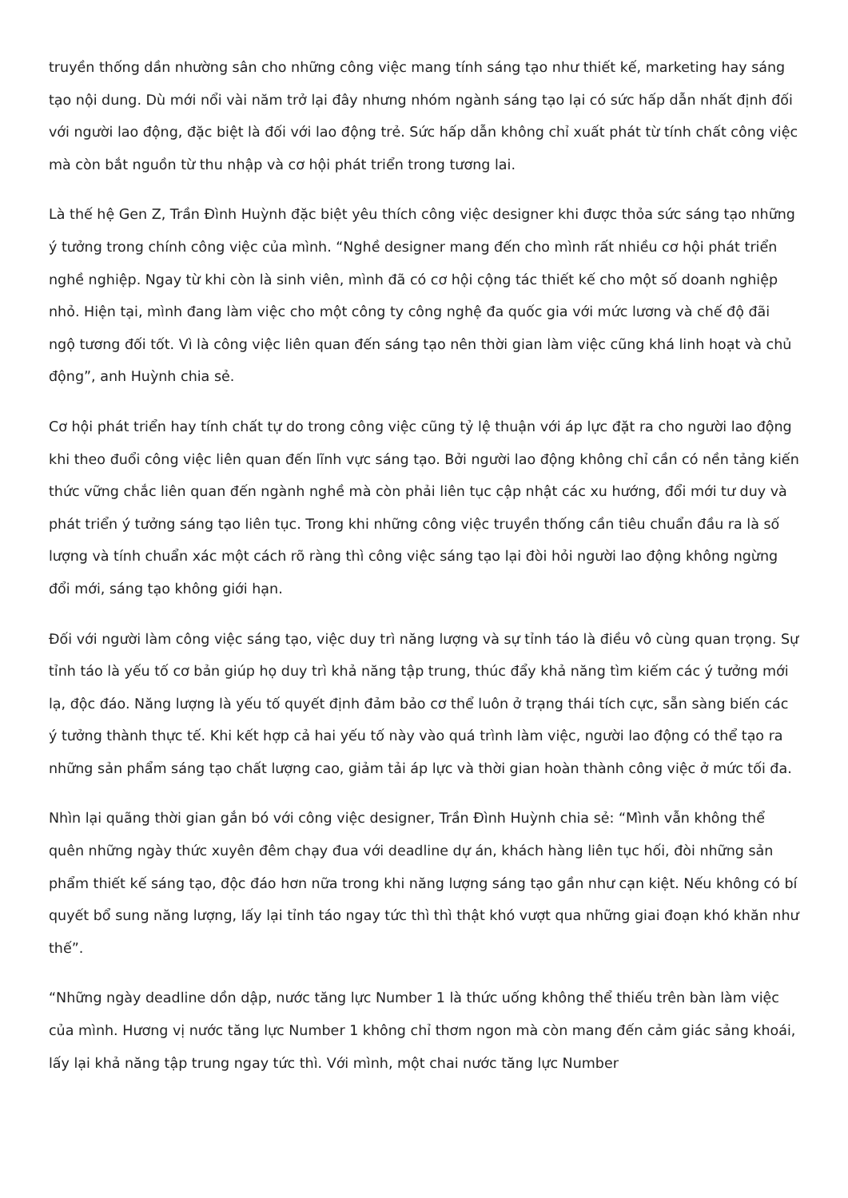truyền thống dần nhường sân cho những công việc mang tính sáng tạo như thiết kế, marketing hay sáng tạo nội dung. Dù mới nổi vài năm trở lại đây nhưng nhóm ngành sáng tạo lại có sức hấp dẫn nhất định đối với người lao động, đặc biệt là đối với lao động trẻ. Sức hấp dẫn không chỉ xuất phát từ tính chất công việc mà còn bắt nguồn từ thu nhập và cơ hội phát triển trong tương lai.
Là thế hệ Gen Z, Trần Đình Huỳnh đặc biệt yêu thích công việc designer khi được thỏa sức sáng tạo những ý tưởng trong chính công việc của mình. “Nghề designer mang đến cho mình rất nhiều cơ hội phát triển nghề nghiệp. Ngay từ khi còn là sinh viên, mình đã có cơ hội cộng tác thiết kế cho một số doanh nghiệp nhỏ. Hiện tại, mình đang làm việc cho một công ty công nghệ đa quốc gia với mức lương và chế độ đãi ngộ tương đối tốt. Vì là công việc liên quan đến sáng tạo nên thời gian làm việc cũng khá linh hoạt và chủ động”, anh Huỳnh chia sẻ.
Cơ hội phát triển hay tính chất tự do trong công việc cũng tỷ lệ thuận với áp lực đặt ra cho người lao động khi theo đuổi công việc liên quan đến lĩnh vực sáng tạo. Bởi người lao động không chỉ cần có nền tảng kiến thức vững chắc liên quan đến ngành nghề mà còn phải liên tục cập nhật các xu hướng, đổi mới tư duy và phát triển ý tưởng sáng tạo liên tục. Trong khi những công việc truyền thống cần tiêu chuẩn đầu ra là số lượng và tính chuẩn xác một cách rõ ràng thì công việc sáng tạo lại đòi hỏi người lao động không ngừng đổi mới, sáng tạo không giới hạn.
Đối với người làm công việc sáng tạo, việc duy trì năng lượng và sự tỉnh táo là điều vô cùng quan trọng. Sự tỉnh táo là yếu tố cơ bản giúp họ duy trì khả năng tập trung, thúc đẩy khả năng tìm kiếm các ý tưởng mới lạ, độc đáo. Năng lượng là yếu tố quyết định đảm bảo cơ thể luôn ở trạng thái tích cực, sẵn sàng biến các ý tưởng thành thực tế. Khi kết hợp cả hai yếu tố này vào quá trình làm việc, người lao động có thể tạo ra những sản phẩm sáng tạo chất lượng cao, giảm tải áp lực và thời gian hoàn thành công việc ở mức tối đa.
Nhìn lại quãng thời gian gắn bó với công việc designer, Trần Đình Huỳnh chia sẻ: “Mình vẫn không thể quên những ngày thức xuyên đêm chạy đua với deadline dự án, khách hàng liên tục hối, đòi những sản phẩm thiết kế sáng tạo, độc đáo hơn nữa trong khi năng lượng sáng tạo gần như cạn kiệt. Nếu không có bí quyết bổ sung năng lượng, lấy lại tỉnh táo ngay tức thì thì thật khó vượt qua những giai đoạn khó khăn như thế”.
“Những ngày deadline dồn dập, nước tăng lực Number 1 là thức uống không thể thiếu trên bàn làm việc của mình. Hương vị nước tăng lực Number 1 không chỉ thơm ngon mà còn mang đến cảm giác sảng khoái, lấy lại khả năng tập trung ngay tức thì. Với mình, một chai nước tăng lực Number